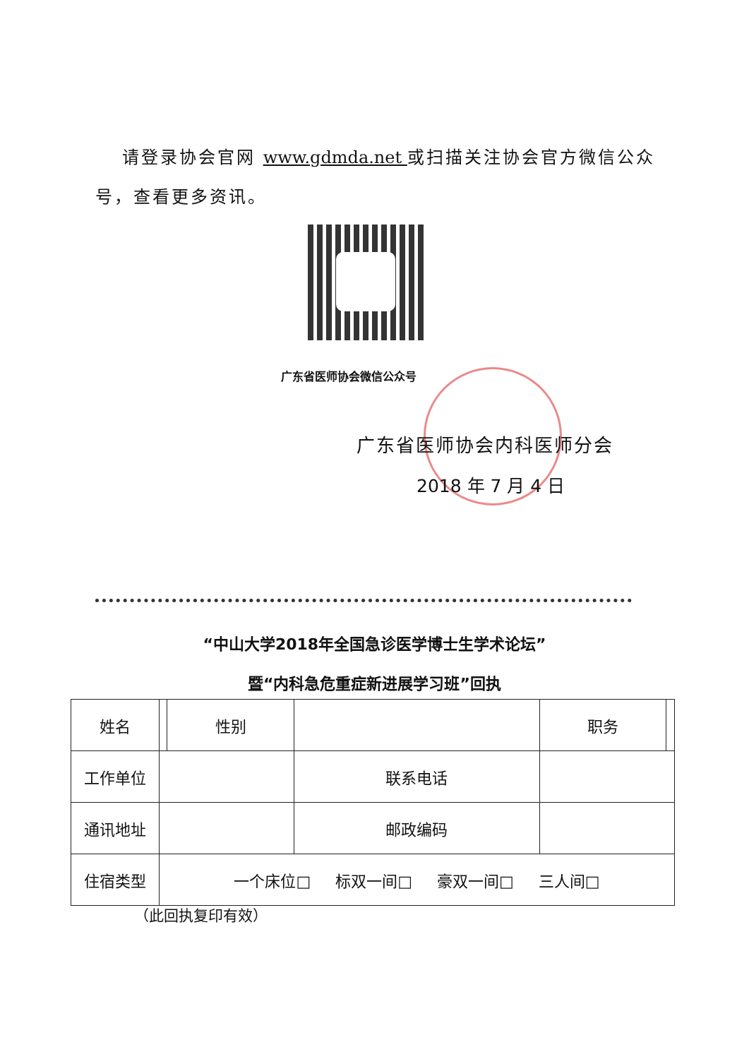请登录协会官网 www.gdmda.net 或扫描关注协会官方微信公众号，查看更多资讯。
广东省医师协会微信公众号
广东省医师协会内科医师分会
2018 年 7 月 4 日
“中山大学2018年全国急诊医学博士生学术论坛”
暨“内科急危重症新进展学习班”回执
| 姓名 | | 性别 | | 职务 | |
| 工作单位 | | | 联系电话 | | |
| 通讯地址 | | | 邮政编码 | | |
| 住宿类型 | 一个床位□ 标双一间□ 豪双一间□ 三人间□ | | | | |
（此回执复印有效）